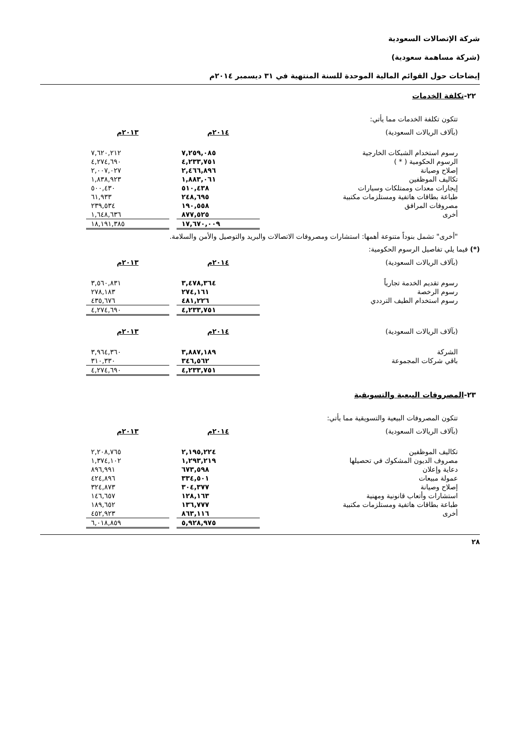شركة الإتصالات السعودية
(شركة مساهمة سعودية)
إيضاحات حول القوائم المالية الموحدة للسنة المنتهية في ٣١ ديسمبر ٢٠١٤م
٢٢-تكلفة الخدمات
تتكون تكلفة الخدمات مما يأتي:
| (بآلاف الريالات السعودية) | ٢٠١٤م | | ٢٠١٣م |
| رسوم استخدام الشبكات الخارجية | ٧,٢٥٩,٠٨٥ | | ٧,٦٢٠,٢١٢ |
| الرسوم الحكومية ( * ) | ٤,٢٣٣,٧٥١ | | ٤,٢٧٤,٦٩٠ |
| إصلاح وصيانة | ٢,٤٦٦,٨٩٦ | | ٢,٠٠٧,٠٢٧ |
| تكاليف الموظفين | ١,٨٨٣,٠٦١ | | ١,٨٣٨,٩٢٣ |
| إيجارات معدات وممتلكات وسيارات | ٥١٠,٤٣٨ | | ٥٠٠,٤٣٠ |
| طباعة بطاقات هاتفية ومستلزمات مكتبية | ٢٤٨,٦٩٥ | | ٦١,٩٣٣ |
| مصروفات المرافق | ١٩٠,٥٥٨ | | ٢٣٩,٥٣٤ |
| أخرى | ٨٧٧,٥٢٥ | | ١,٦٤٨,٦٣٦ |
| | ١٧,٦٧٠,٠٠٩ | | ١٨,١٩١,٣٨٥ |
"أخرى" تشمل بنوداً متنوعة أهمها: استشارات ومصروفات الاتصالات والبريد والتوصيل والأمن والسلامة.
(*) فيما يلي تفاصيل الرسوم الحكومية:
| (بآلاف الريالات السعودية) | ٢٠١٤م | | ٢٠١٣م |
| رسوم تقديم الخدمة تجارياً | ٣,٤٧٨,٣٦٤ | | ٣,٥٦٠,٨٣١ |
| رسوم الرخصة | ٢٧٤,١٦١ | | ٢٧٨,١٨٣ |
| رسوم استخدام الطيف الترددي | ٤٨١,٢٢٦ | | ٤٣٥,٦٧٦ |
| | ٤,٢٣٣,٧٥١ | | ٤,٢٧٤,٦٩٠ |
| (بآلاف الريالات السعودية) | ٢٠١٤م | | ٢٠١٣م |
| الشركة | ٣,٨٨٧,١٨٩ | | ٣,٩٦٤,٣٦٠ |
| باقي شركات المجموعة | ٣٤٦,٥٦٢ | | ٣١٠,٣٣٠ |
| | ٤,٢٣٣,٧٥١ | | ٤,٢٧٤,٦٩٠ |
٢٣-المصروفات البيعية والتسويقية
تتكون المصروفات البيعية والتسويقية مما يأتي:
| (بآلاف الريالات السعودية) | ٢٠١٤م | | ٢٠١٣م |
| تكاليف الموظفين | ٢,١٩٥,٢٢٤ | | ٢,٢٠٨,٧٦٥ |
| مصروف الديون المشكوك في تحصيلها | ١,٢٩٣,٢١٩ | | ١,٣٧٤,١٠٢ |
| دعاية وإعلان | ٦٧٣,٥٩٨ | | ٨٩٦,٩٩١ |
| عمولة مبيعات | ٣٣٤,٥٠١ | | ٤٢٤,٨٩٦ |
| إصلاح وصيانة | ٣٠٤,٣٧٧ | | ٣٢٤,٨٧٣ |
| استشارات وأتعاب قانونية ومهنية | ١٢٨,١٦٣ | | ١٤٦,٦٥٧ |
| طباعة بطاقات هاتفية ومستلزمات مكتبية | ١٣٦,٧٧٧ | | ١٨٩,٦٥٢ |
| أخرى | ٨٦٣,١١٦ | | ٤٥٢,٩٢٣ |
| | ٥,٩٢٨,٩٧٥ | | ٦,٠١٨,٨٥٩ |
٢٨